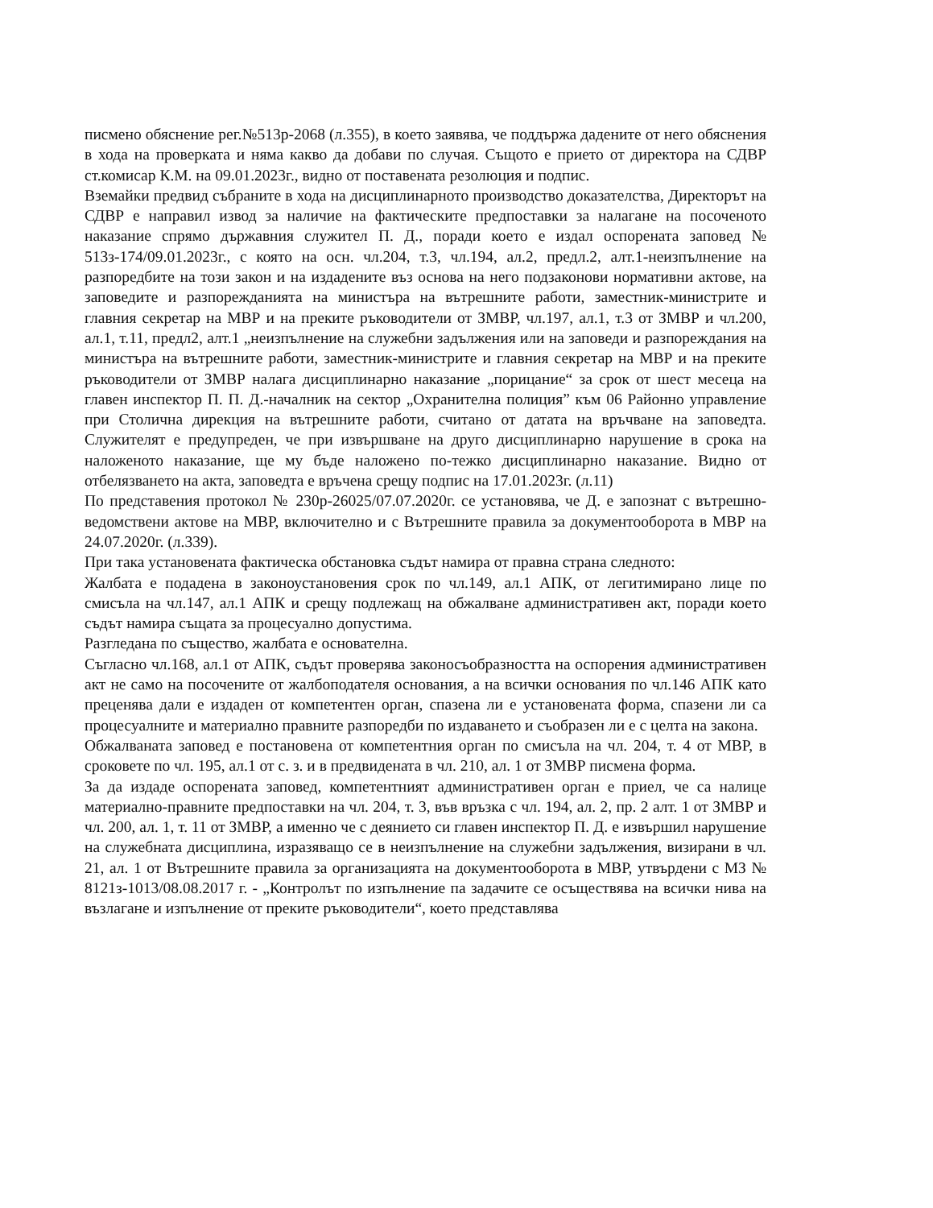писмено обяснение рег.№513р-2068 (л.355), в което заявява, че поддържа дадените от него обяснения в хода на проверката и няма какво да добави по случая. Същото е прието от директора на СДВР ст.комисар К.М. на 09.01.2023г., видно от поставената резолюция и подпис.
Вземайки предвид събраните в хода на дисциплинарното производство доказателства, Директорът на СДВР е направил извод за наличие на фактическите предпоставки за налагане на посоченото наказание спрямо държавния служител П. Д., поради което е издал оспорената заповед № 513з-174/09.01.2023г., с която на осн. чл.204, т.3, чл.194, ал.2, предл.2, алт.1-неизпълнение на разпоредбите на този закон и на издадените въз основа на него подзаконови нормативни актове, на заповедите и разпорежданията на министъра на вътрешните работи, заместник-министрите и главния секретар на МВР и на преките ръководители от ЗМВР, чл.197, ал.1, т.3 от ЗМВР и чл.200, ал.1, т.11, предл2, алт.1 „неизпълнение на служебни задължения или на заповеди и разпореждания на министъра на вътрешните работи, заместник-министрите и главния секретар на МВР и на преките ръководители от ЗМВР налага дисциплинарно наказание „порицание“ за срок от шест месеца на главен инспектор П. П. Д.-началник на сектор „Охранителна полиция” към 06 Районно управление при Столична дирекция на вътрешните работи, считано от датата на връчване на заповедта. Служителят е предупреден, че при извършване на друго дисциплинарно нарушение в срока на наложеното наказание, ще му бъде наложено по-тежко дисциплинарно наказание. Видно от отбелязването на акта, заповедта е връчена срещу подпис на 17.01.2023г. (л.11)
По представения протокол № 230р-26025/07.07.2020г. се установява, че Д. е запознат с вътрешно-ведомствени актове на МВР, включително и с Вътрешните правила за документооборота в МВР на 24.07.2020г. (л.339).
При така установената фактическа обстановка съдът намира от правна страна следното:
Жалбата е подадена в законоустановения срок по чл.149, ал.1 АПК, от легитимирано лице по смисъла на чл.147, ал.1 АПК и срещу подлежащ на обжалване административен акт, поради което съдът намира същата за процесуално допустима.
Разгледана по същество, жалбата е основателна.
Съгласно чл.168, ал.1 от АПК, съдът проверява законосъобразността на оспорения административен акт не само на посочените от жалбоподателя основания, а на всички основания по чл.146 АПК като преценява дали е издаден от компетентен орган, спазена ли е установената форма, спазени ли са процесуалните и материално правните разпоредби по издаването и съобразен ли е с целта на закона.
Обжалваната заповед е постановена от компетентния орган по смисъла на чл. 204, т. 4 от МВР, в сроковете по чл. 195, ал.1 от с. з. и в предвидената в чл. 210, ал. 1 от ЗМВР писмена форма.
За да издаде оспорената заповед, компетентният административен орган е приел, че са налице материално-правните предпоставки на чл. 204, т. 3, във връзка с чл. 194, ал. 2, пр. 2 алт. 1 от ЗМВР и чл. 200, ал. 1, т. 11 от ЗМВР, а именно че с деянието си главен инспектор П. Д. е извършил нарушение на служебната дисциплина, изразяващо се в неизпълнение на служебни задължения, визирани в чл. 21, ал. 1 от Вътрешните правила за организацията на документооборота в МВР, утвърдени с МЗ № 8121з-1013/08.08.2017 г. - „Контролът по изпълнение па задачите се осъществява на всички нива на възлагане и изпълнение от преките ръководители“, което представлява